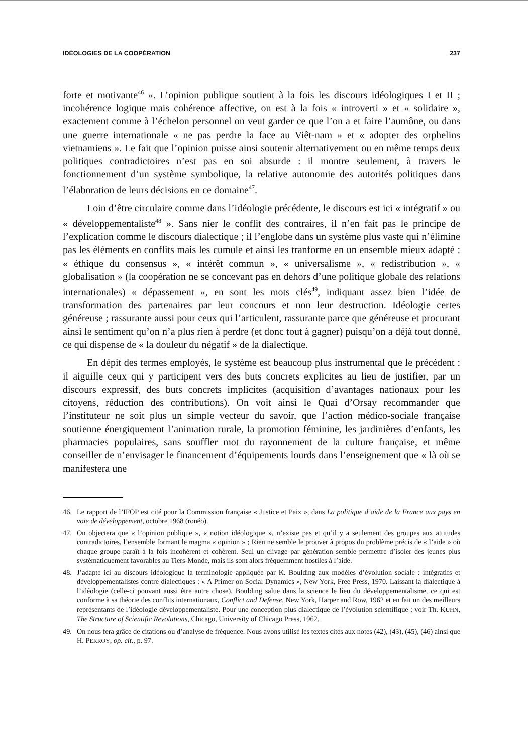IDÉOLOGIES DE LA COOPÉRATION 237
forte et motivante<sup>46</sup> ». L’opinion publique soutient à la fois les discours idéologiques I et II ; incohérence logique mais cohérence affective, on est à la fois « introverti » et « solidaire », exactement comme à l’échelon personnel on veut garder ce que l’on a et faire l’aumône, ou dans une guerre internationale « ne pas perdre la face au Viêt-nam » et « adopter des orphelins vietnamiens ». Le fait que l’opinion puisse ainsi soutenir alternativement ou en même temps deux politiques contradictoires n’est pas en soi absurde : il montre seulement, à travers le fonctionnement d’un système symbolique, la relative autonomie des autorités politiques dans l’élaboration de leurs décisions en ce domaine<sup>47</sup>.
Loin d’être circulaire comme dans l’idéologie précédente, le discours est ici « intégratif » ou « développementaliste<sup>48</sup> ». Sans nier le conflit des contraires, il n’en fait pas le principe de l’explication comme le discours dialectique ; il l’englobe dans un système plus vaste qui n’élimine pas les éléments en conflits mais les cumule et ainsi les tranforme en un ensemble mieux adapté : « éthique du consensus », « intérêt commun », « universalisme », « redistribution », « globalisation » (la coopération ne se concevant pas en dehors d’une politique globale des relations internationales) « dépassement », en sont les mots clés<sup>49</sup>, indiquant assez bien l’idée de transformation des partenaires par leur concours et non leur destruction. Idéologie certes généreuse ; rassurante aussi pour ceux qui l’articulent, rassurante parce que généreuse et procurant ainsi le sentiment qu’on n’a plus rien à perdre (et donc tout à gagner) puisqu’on a déjà tout donné, ce qui dispense de « la douleur du négatif » de la dialectique.
En dépit des termes employés, le système est beaucoup plus instrumental que le précédent : il aiguille ceux qui y participent vers des buts concrets explicites au lieu de justifier, par un discours expressif, des buts concrets implicites (acquisition d’avantages nationaux pour les citoyens, réduction des contributions). On voit ainsi le Quai d’Orsay recommander que l’instituteur ne soit plus un simple vecteur du savoir, que l’action médico-sociale française soutienne énergiquement l’animation rurale, la promotion féminine, les jardinières d’enfants, les pharmacies populaires, sans souffler mot du rayonnement de la culture française, et même conseiller de n’envisager le financement d’équipements lourds dans l’enseignement que « là où se manifestera une
46. Le rapport de l’IFOP est cité pour la Commission française « Justice et Paix », dans La politique d’aide de la France aux pays en voie de développement, octobre 1968 (ronéo).
47. On objectera que « l’opinion publique », « notion idéologique », n’existe pas et qu’il y a seulement des groupes aux attitudes contradictoires, l’ensemble formant le magma « opinion » ; Rien ne semble le prouver à propos du problème précis de « l’aide » où chaque groupe paraît à la fois incohérent et cohérent. Seul un clivage par génération semble permettre d’isoler des jeunes plus systématiquement favorables au Tiers-Monde, mais ils sont alors fréquemment hostiles à l’aide.
48. J’adapte ici au discours idéologique la terminologie appliquée par K. Boulding aux modèles d’évolution sociale : intégratifs et développementalistes contre dialectiques : « A Primer on Social Dynamics », New York, Free Press, 1970. Laissant la dialectique à l’idéologie (celle-ci pouvant aussi être autre chose), Boulding salue dans la science le lieu du développementalisme, ce qui est conforme à sa théorie des conflits internationaux, Conflict and Defense, New York, Harper and Row, 1962 et en fait un des meilleurs représentants de l’idéologie développementaliste. Pour une conception plus dialectique de l’évolution scientifique ; voir Th. KUHN, The Structure of Scientific Revolutions, Chicago, University of Chicago Press, 1962.
49. On nous fera grâce de citations ou d’analyse de fréquence. Nous avons utilisé les textes cités aux notes (42), (43), (45), (46) ainsi que H. PERROY, op. cit., p. 97.